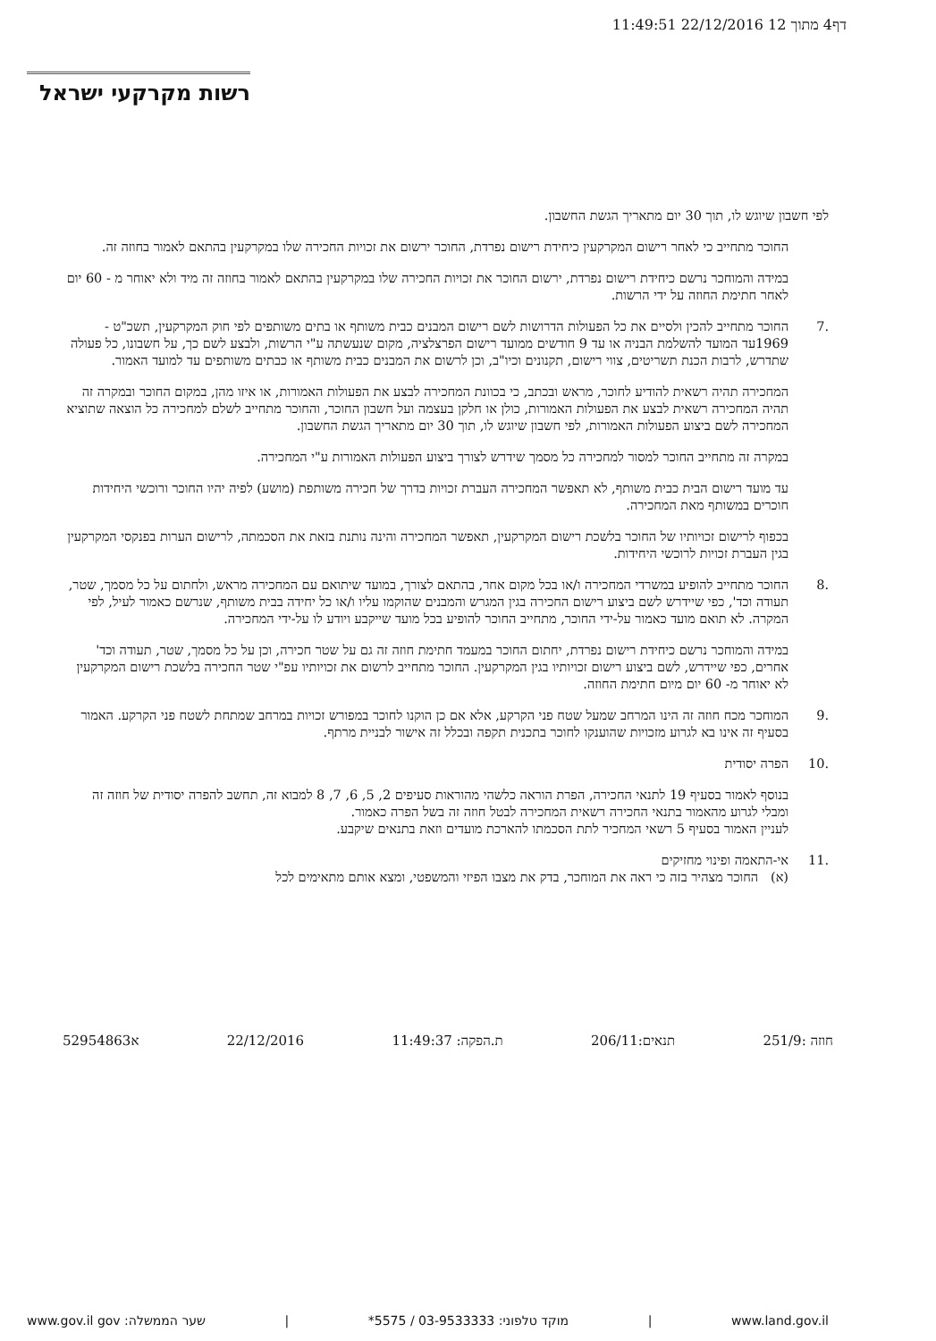דף4 מתוך 12 22/12/2016 11:49:51
רשות מקרקעי ישראל
לפי חשבון שיוגש לו, תוך 30 יום מתאריך הגשת החשבון.
החוכר מתחייב כי לאחר רישום המקרקעין כיחידת רישום נפרדת, החוכר ירשום את זכויות החכירה שלו במקרקעין בהתאם לאמור בחוזה זה.
במידה והמוחכר נרשם כיחידת רישום נפרדת, ירשום החוכר את זכויות החכירה שלו במקרקעין בהתאם לאמור בחוזה זה מיד ולא יאוחר מ - 60 יום לאחר חתימת החוזה על ידי הרשות.
.7 החוכר מתחייב להכין ולסיים את כל הפעולות הדרושות לשם רישום המבנים כבית משותף או בתים משותפים לפי חוק המקרקעין, תשכ"ט - 1969עד המועד להשלמת הבניה או עד 9 חודשים ממועד רישום הפרצלציה, מקום שנעשתה ע"י הרשות, ולבצע לשם כך, על חשבונו, כל פעולה שתדרש, לרבות הכנת תשריטים, צווי רישום, תקנונים וכיו"ב, וכן לרשום את המבנים כבית משותף או כבתים משותפים עד למועד האמור.
המחכירה תהיה רשאית להודיע לחוכר, מראש ובכתב, כי בכוונת המחכירה לבצע את הפעולות האמורות, או איזו מהן, במקום החוכר ובמקרה זה תהיה המחכירה רשאית לבצע את הפעולות האמורות, כולן או חלקן בעצמה ועל חשבון החוכר, והחוכר מתחייב לשלם למחכירה כל הוצאה שתוציא המחכירה לשם ביצוע הפעולות האמורות, לפי חשבון שיוגש לו, תוך 30 יום מתאריך הגשת החשבון.
במקרה זה מתחייב החוכר למסור למחכירה כל מסמך שידרש לצורך ביצוע הפעולות האמורות ע"י המחכירה.
עד מועד רישום הבית כבית משותף, לא תאפשר המחכירה העברת זכויות בדרך של חכירה משותפת (מושע) לפיה יהיו החוכר ורוכשי היחידות חוכרים במשותף מאת המחכירה.
בכפוף לרישום זכויותיו של החוכר בלשכת רישום המקרקעין, תאפשר המחכירה והינה נותנת בזאת את הסכמתה, לרישום הערות בפנקסי המקרקעין בגין העברת זכויות לרוכשי היחידות.
.8 החוכר מתחייב להופיע במשרדי המחכירה ו/או בכל מקום אחר, בהתאם לצורך, במועד שיתואם עם המחכירה מראש, ולחתום על כל מסמך, שטר, תעודה וכד', כפי שיידרש לשם ביצוע רישום החכירה בגין המגרש והמבנים שהוקמו עליו ו/או כל יחידה בבית משותף, שנרשם כאמור לעיל, לפי המקרה. לא תואם מועד כאמור על-ידי החוכר, מתחייב החוכר להופיע בכל מועד שייקבע ויודע לו על-ידי המחכירה.
במידה והמוחכר נרשם כיחידת רישום נפרדת, יחתום החוכר במעמד חתימת חוזה זה גם על שטר חכירה, וכן על כל מסמך, שטר, תעודה וכד' אחרים, כפי שיידרש, לשם ביצוע רישום זכויותיו בגין המקרקעין. החוכר מתחייב לרשום את זכויותיו עפ"י שטר החכירה בלשכת רישום המקרקעין לא יאוחר מ- 60 יום מיום חתימת החוזה.
.9 המוחכר מכח חוזה זה הינו המרחב שמעל שטח פני הקרקע, אלא אם כן הוקנו לחוכר במפורש זכויות במרחב שמתחת לשטח פני הקרקע. האמור בסעיף זה אינו בא לגרוע מזכויות שהוענקו לחוכר בתכנית תקפה ובכלל זה אישור לבניית מרתף.
.10 הפרה יסודית
בנוסף לאמור בסעיף 19 לתנאי החכירה, הפרת הוראה כלשהי מהוראות סעיפים 2, 5, 6, 7, 8 למבוא זה, תחשב להפרה יסודית של חוזה זה ומבלי לגרוע מהאמור בתנאי החכירה רשאית המחכירה לבטל חוזה זה בשל הפרה כאמור.
לעניין האמור בסעיף 5 רשאי המחכיר לתת הסכמתו להארכת מועדים וזאת בתנאים שיקבע.
.11 אי-התאמה ופינוי מחזיקים
(א) החוכר מצהיר בזה כי ראה את המוחכר, בדק את מצבו הפיזי והמשפטי, ומצא אותם מתאימים לכל
חוזה :251/9 תנאים:206/11 ת.הפקה: 11:49:37 22/12/2016 א52954863
www.land.gov.il | מוקד טלפוני: 03-9533333 / 5575* | שער הממשלה: www.gov.il gov